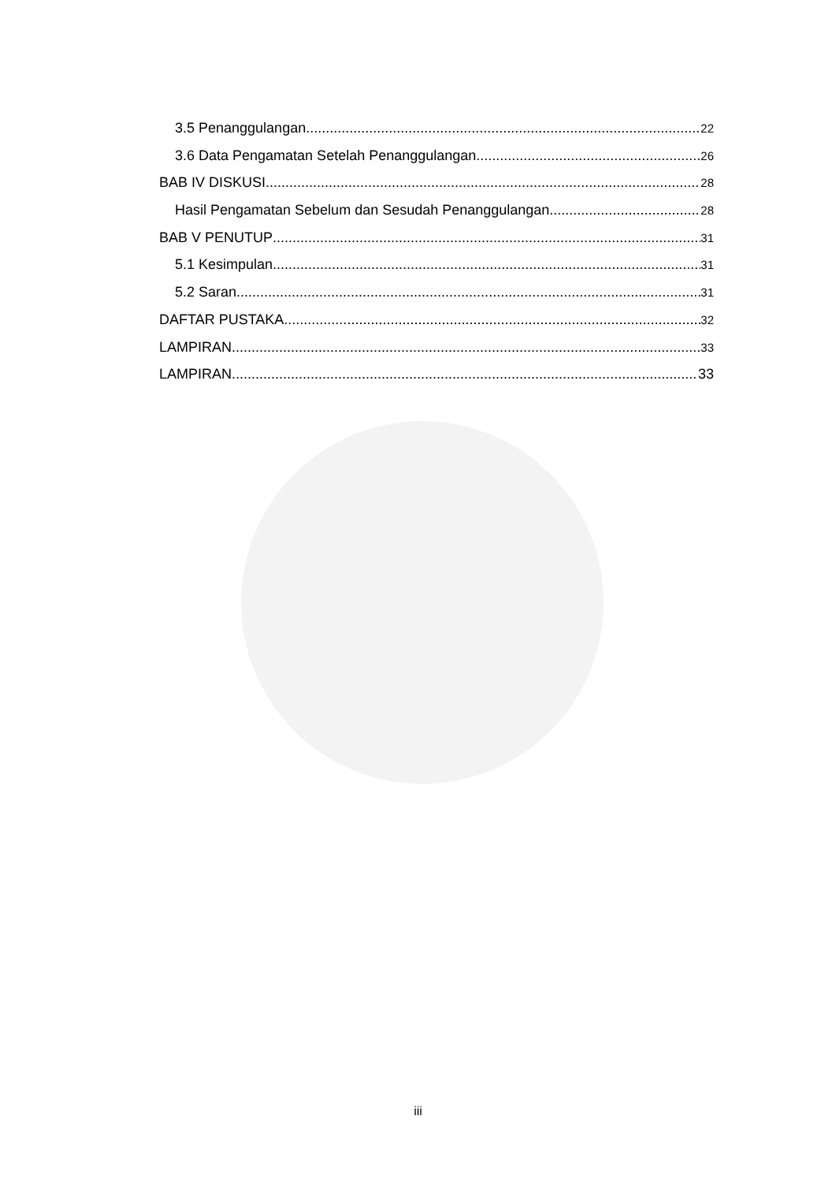3.5 Penanggulangan 22
3.6 Data Pengamatan Setelah Penanggulangan 26
BAB IV DISKUSI 28
Hasil Pengamatan Sebelum dan Sesudah Penanggulangan 28
BAB V PENUTUP 31
5.1 Kesimpulan 31
5.2 Saran 31
DAFTAR PUSTAKA 32
LAMPIRAN 33
LAMPIRAN 33
iii